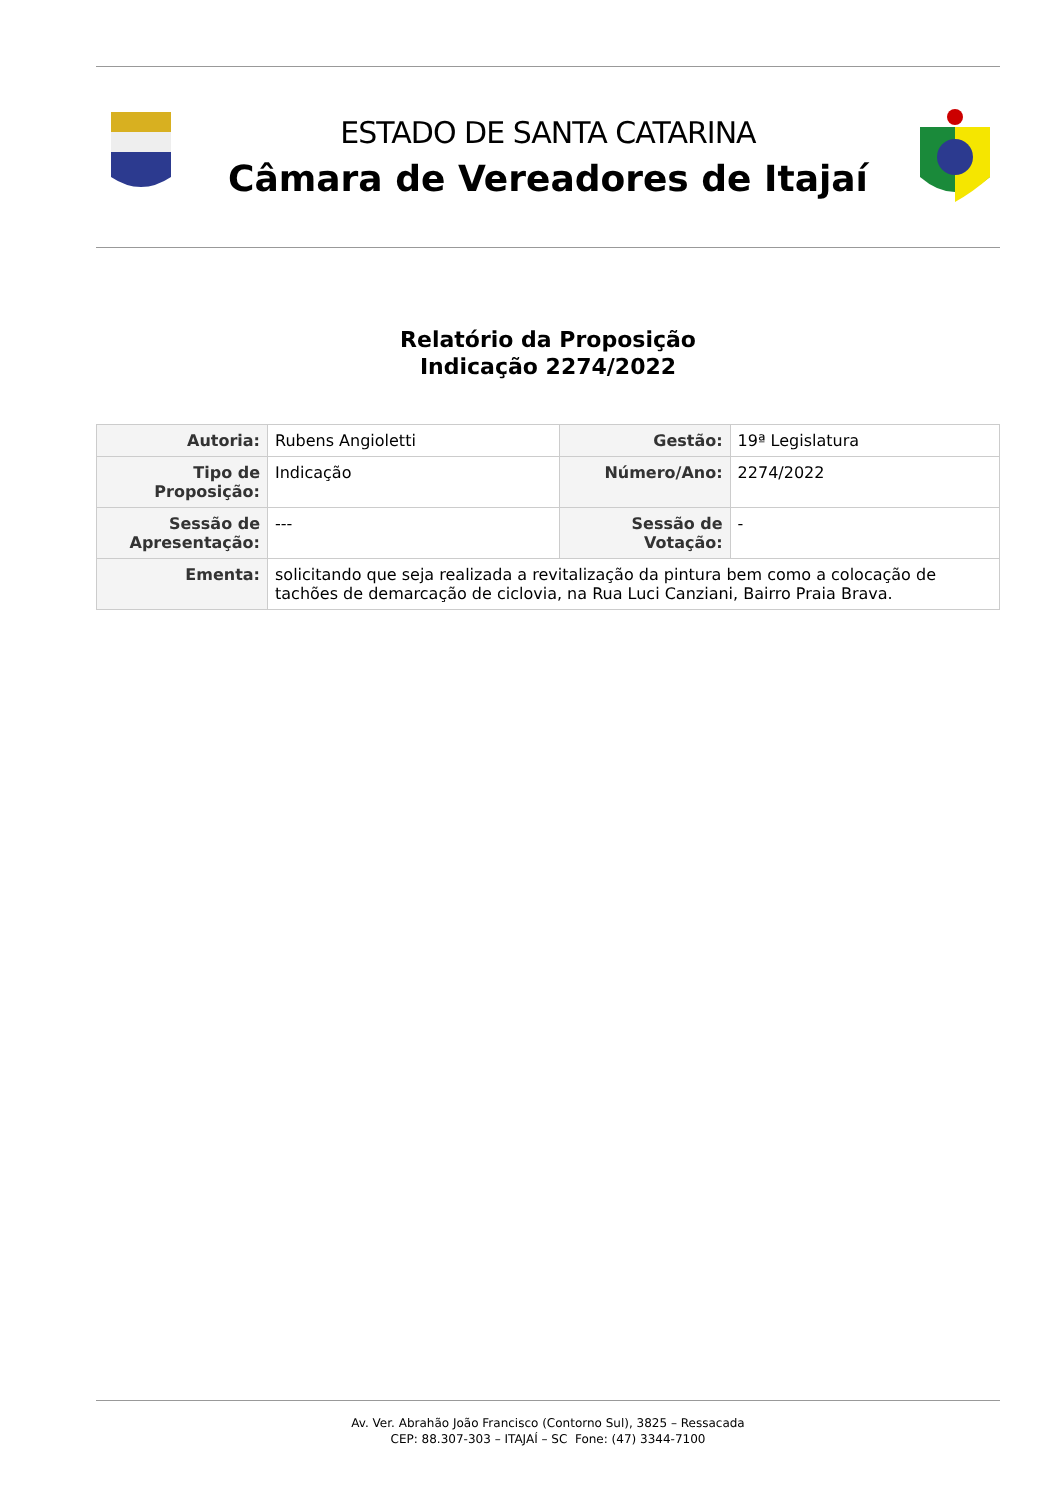ESTADO DE SANTA CATARINA
Câmara de Vereadores de Itajaí
Relatório da Proposição
Indicação 2274/2022
| Autoria: | Rubens Angioletti | Gestão: | 19ª Legislatura |
| Tipo de Proposição: | Indicação | Número/Ano: | 2274/2022 |
| Sessão de Apresentação: | --- | Sessão de Votação: | - |
| Ementa: | solicitando que seja realizada a revitalização da pintura bem como a colocação de tachões de demarcação de ciclovia, na Rua Luci Canziani, Bairro Praia Brava. | | |
Av. Ver. Abrahão João Francisco (Contorno Sul), 3825 – Ressacada
CEP: 88.307-303 – ITAJAÍ – SC Fone: (47) 3344-7100